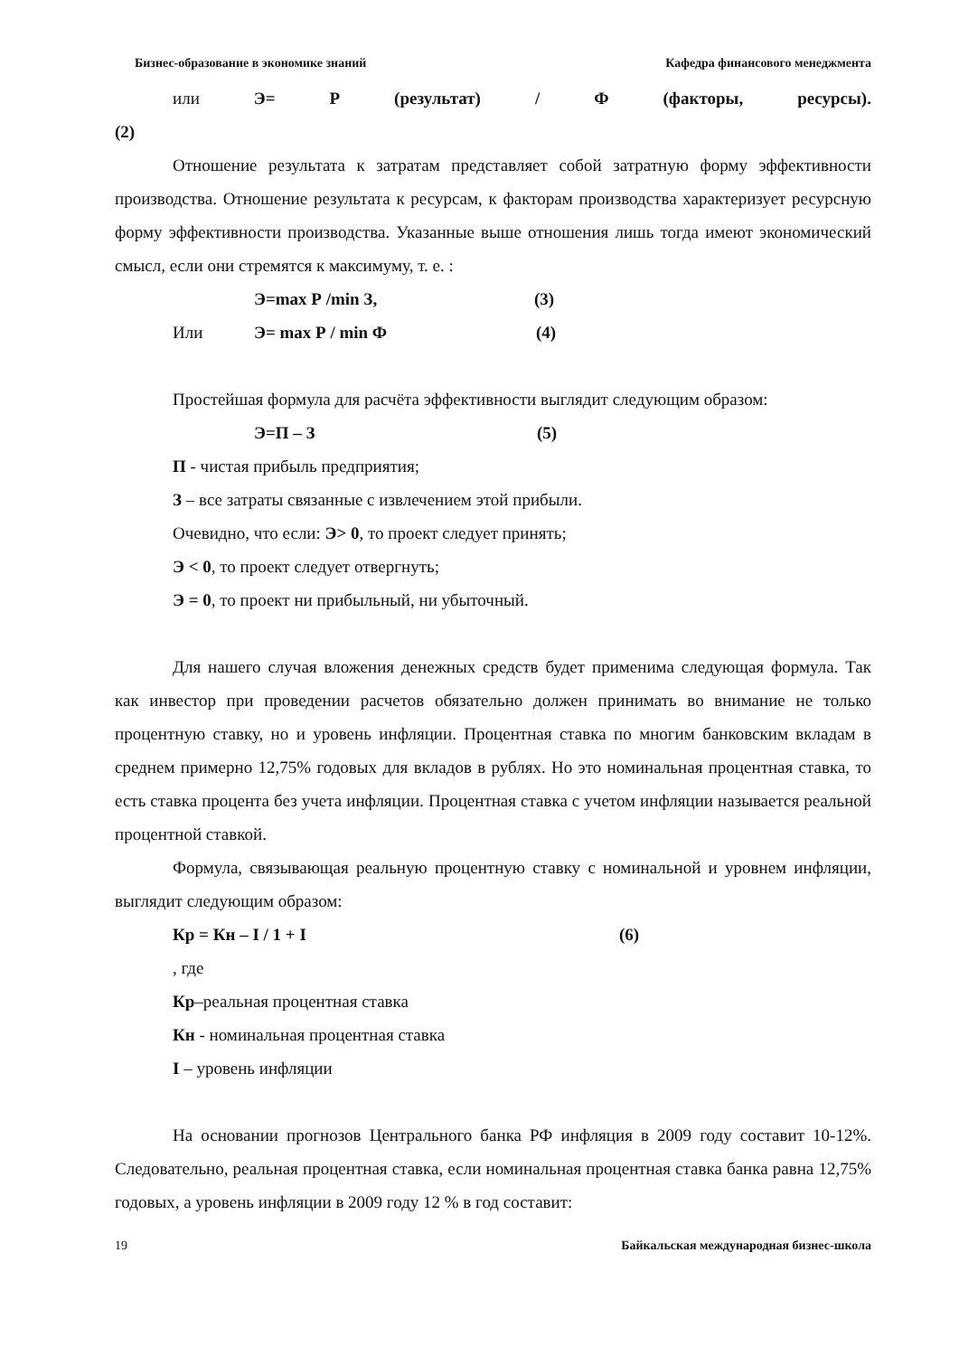Бизнес-образование в экономике знаний Кафедра финансового менеджмента
или Э= Р (результат) / Ф (факторы, ресурсы).
(2)
Отношение результата к затратам представляет собой затратную форму эффективности производства. Отношение результата к ресурсам, к факторам производства характеризует ресурсную форму эффективности производства. Указанные выше отношения лишь тогда имеют экономический смысл, если они стремятся к максимуму, т. е. :
Э=max Р /min З, (3)
Или Э= max Р / min Ф (4)
Простейшая формула для расчёта эффективности выглядит следующим образом:
Э=П – З (5)
П - чистая прибыль предприятия;
З – все затраты связанные с извлечением этой прибыли.
Очевидно, что если: Э> 0, то проект следует принять;
Э < 0, то проект следует отвергнуть;
Э = 0, то проект ни прибыльный, ни убыточный.
Для нашего случая вложения денежных средств будет применима следующая формула. Так как инвестор при проведении расчетов обязательно должен принимать во внимание не только процентную ставку, но и уровень инфляции. Процентная ставка по многим банковским вкладам в среднем примерно 12,75% годовых для вкладов в рублях. Но это номинальная процентная ставка, то есть ставка процента без учета инфляции. Процентная ставка с учетом инфляции называется реальной процентной ставкой.
Формула, связывающая реальную процентную ставку с номинальной и уровнем инфляции, выглядит следующим образом:
Кр = Кн – I / 1 + I (6)
, где
Кр–реальная процентная ставка
Кн - номинальная процентная ставка
I – уровень инфляции
На основании прогнозов Центрального банка РФ инфляция в 2009 году составит 10-12%. Следовательно, реальная процентная ставка, если номинальная процентная ставка банка равна 12,75% годовых, а уровень инфляции в 2009 году 12 % в год составит:
19 Байкальская международная бизнес-школа